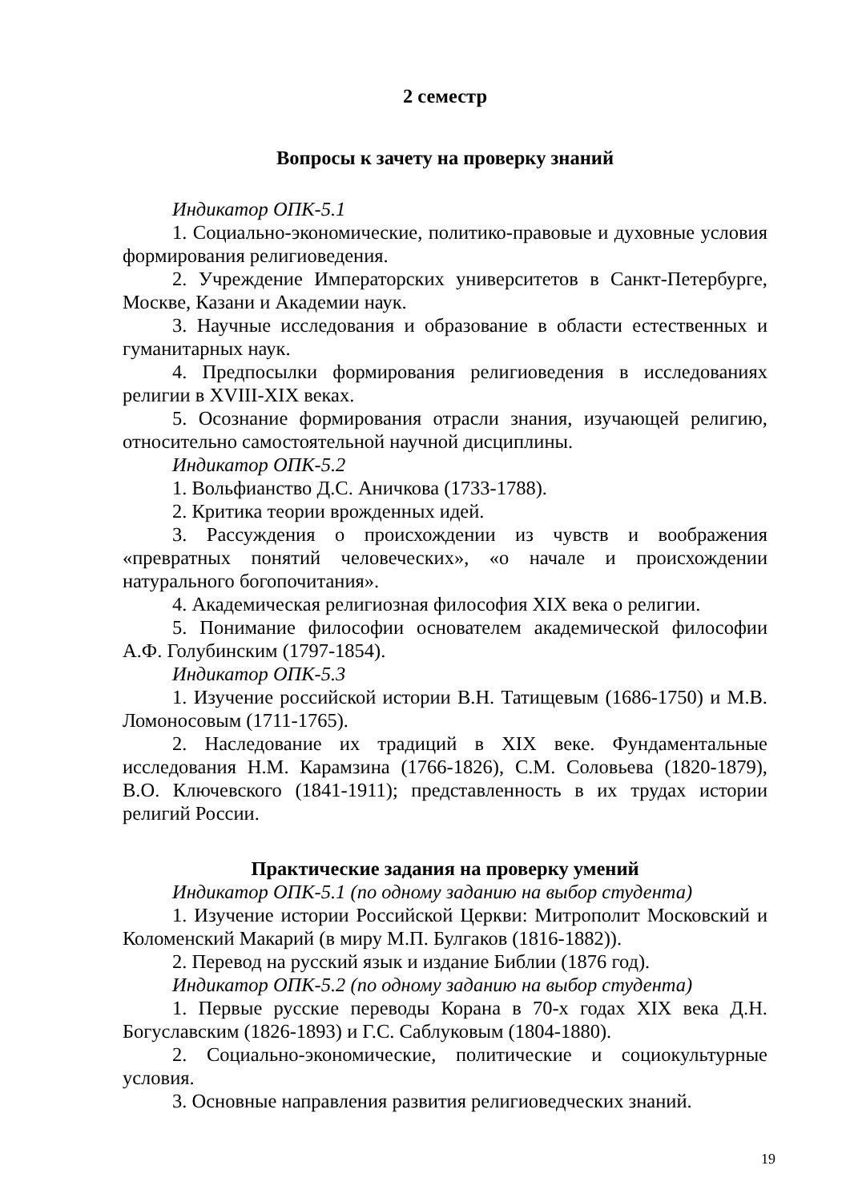2 семестр
Вопросы к зачету на проверку знаний
Индикатор ОПК-5.1
1. Социально-экономические, политико-правовые и духовные условия формирования религиоведения.
2. Учреждение Императорских университетов в Санкт-Петербурге, Москве, Казани и Академии наук.
3. Научные исследования и образование в области естественных и гуманитарных наук.
4. Предпосылки формирования религиоведения в исследованиях религии в XVIII-XIX веках.
5. Осознание формирования отрасли знания, изучающей религию, относительно самостоятельной научной дисциплины.
Индикатор ОПК-5.2
1. Вольфианство Д.С. Аничкова (1733-1788).
2. Критика теории врожденных идей.
3. Рассуждения о происхождении из чувств и воображения «превратных понятий человеческих», «о начале и происхождении натурального богопочитания».
4. Академическая религиозная философия XIX века о религии.
5. Понимание философии основателем академической философии А.Ф. Голубинским (1797-1854).
Индикатор ОПК-5.3
1. Изучение российской истории В.Н. Татищевым (1686-1750) и М.В. Ломоносовым (1711-1765).
2. Наследование их традиций в XIX веке. Фундаментальные исследования Н.М. Карамзина (1766-1826), С.М. Соловьева (1820-1879), В.О. Ключевского (1841-1911); представленность в их трудах истории религий России.
Практические задания на проверку умений
Индикатор ОПК-5.1 (по одному заданию на выбор студента)
1. Изучение истории Российской Церкви: Митрополит Московский и Коломенский Макарий (в миру М.П. Булгаков (1816-1882)).
2. Перевод на русский язык и издание Библии (1876 год).
Индикатор ОПК-5.2 (по одному заданию на выбор студента)
1. Первые русские переводы Корана в 70-х годах XIX века Д.Н. Богуславским (1826-1893) и Г.С. Саблуковым (1804-1880).
2. Социально-экономические, политические и социокультурные условия.
3. Основные направления развития религиоведческих знаний.
19